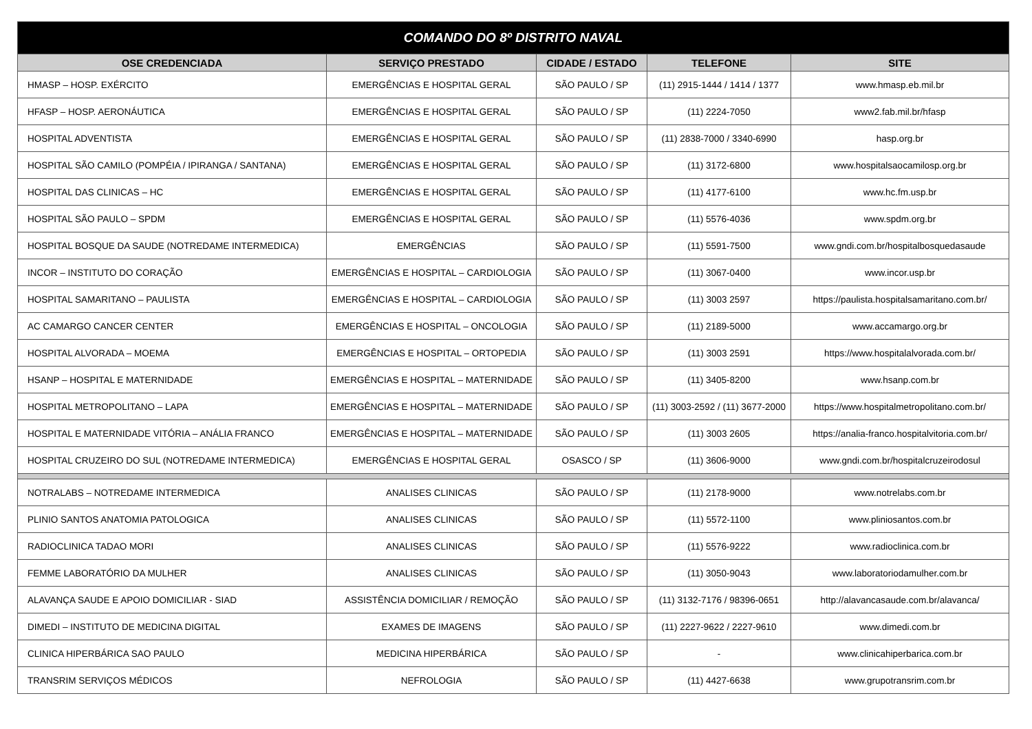| COMANDO DO 8º DISTRITO NAVAL | | | | |
| --- | --- | --- | --- | --- |
| OSE CREDENCIADA | SERVIÇO PRESTADO | CIDADE / ESTADO | TELEFONE | SITE |
| HMASP – HOSP. EXÉRCITO | EMERGÊNCIAS E HOSPITAL GERAL | SÃO PAULO / SP | (11) 2915-1444 / 1414 / 1377 | www.hmasp.eb.mil.br |
| HFASP – HOSP. AERONÁUTICA | EMERGÊNCIAS E HOSPITAL GERAL | SÃO PAULO / SP | (11) 2224-7050 | www2.fab.mil.br/hfasp |
| HOSPITAL ADVENTISTA | EMERGÊNCIAS E HOSPITAL GERAL | SÃO PAULO / SP | (11) 2838-7000 / 3340-6990 | hasp.org.br |
| HOSPITAL SÃO CAMILO (POMPÉIA / IPIRANGA / SANTANA) | EMERGÊNCIAS E HOSPITAL GERAL | SÃO PAULO / SP | (11) 3172-6800 | www.hospitalsaocamilosp.org.br |
| HOSPITAL DAS CLINICAS – HC | EMERGÊNCIAS E HOSPITAL GERAL | SÃO PAULO / SP | (11) 4177-6100 | www.hc.fm.usp.br |
| HOSPITAL SÃO PAULO – SPDM | EMERGÊNCIAS E HOSPITAL GERAL | SÃO PAULO / SP | (11) 5576-4036 | www.spdm.org.br |
| HOSPITAL BOSQUE DA SAUDE (NOTREDAME INTERMEDICA) | EMERGÊNCIAS | SÃO PAULO / SP | (11) 5591-7500 | www.gndi.com.br/hospitalbosquedasaude |
| INCOR – INSTITUTO DO CORAÇÃO | EMERGÊNCIAS E HOSPITAL – CARDIOLOGIA | SÃO PAULO / SP | (11) 3067-0400 | www.incor.usp.br |
| HOSPITAL SAMARITANO – PAULISTA | EMERGÊNCIAS E HOSPITAL – CARDIOLOGIA | SÃO PAULO / SP | (11) 3003 2597 | https://paulista.hospitalsamaritano.com.br/ |
| AC CAMARGO CANCER CENTER | EMERGÊNCIAS E HOSPITAL – ONCOLOGIA | SÃO PAULO / SP | (11) 2189-5000 | www.accamargo.org.br |
| HOSPITAL ALVORADA – MOEMA | EMERGÊNCIAS E HOSPITAL – ORTOPEDIA | SÃO PAULO / SP | (11) 3003 2591 | https://www.hospitalalvorada.com.br/ |
| HSANP – HOSPITAL E MATERNIDADE | EMERGÊNCIAS E HOSPITAL – MATERNIDADE | SÃO PAULO / SP | (11) 3405-8200 | www.hsanp.com.br |
| HOSPITAL METROPOLITANO – LAPA | EMERGÊNCIAS E HOSPITAL – MATERNIDADE | SÃO PAULO / SP | (11) 3003-2592 / (11) 3677-2000 | https://www.hospitalmetropolitano.com.br/ |
| HOSPITAL E MATERNIDADE VITÓRIA – ANÁLIA FRANCO | EMERGÊNCIAS E HOSPITAL – MATERNIDADE | SÃO PAULO / SP | (11) 3003 2605 | https://analia-franco.hospitalvitoria.com.br/ |
| HOSPITAL CRUZEIRO DO SUL (NOTREDAME INTERMEDICA) | EMERGÊNCIAS E HOSPITAL GERAL | OSASCO / SP | (11) 3606-9000 | www.gndi.com.br/hospitalcruzeirodosul |
| NOTRALABS – NOTREDAME INTERMEDICA | ANALISES CLINICAS | SÃO PAULO / SP | (11) 2178-9000 | www.notrelabs.com.br |
| PLINIO SANTOS ANATOMIA PATOLOGICA | ANALISES CLINICAS | SÃO PAULO / SP | (11) 5572-1100 | www.pliniosantos.com.br |
| RADIOCLINICA TADAO MORI | ANALISES CLINICAS | SÃO PAULO / SP | (11) 5576-9222 | www.radioclinica.com.br |
| FEMME LABORATÓRIO DA MULHER | ANALISES CLINICAS | SÃO PAULO / SP | (11) 3050-9043 | www.laboratoriodamulher.com.br |
| ALAVANÇA SAUDE E APOIO DOMICILIAR - SIAD | ASSISTÊNCIA DOMICILIAR / REMOÇÃO | SÃO PAULO / SP | (11) 3132-7176 / 98396-0651 | http://alavancasaude.com.br/alavanca/ |
| DIMEDI – INSTITUTO DE MEDICINA DIGITAL | EXAMES DE IMAGENS | SÃO PAULO / SP | (11) 2227-9622 / 2227-9610 | www.dimedi.com.br |
| CLINICA HIPERBÁRICA SAO PAULO | MEDICINA HIPERBÁRICA | SÃO PAULO / SP | - | www.clinicahiperbarica.com.br |
| TRANSRIM SERVIÇOS MÉDICOS | NEFROLOGIA | SÃO PAULO / SP | (11) 4427-6638 | www.grupotransrim.com.br |